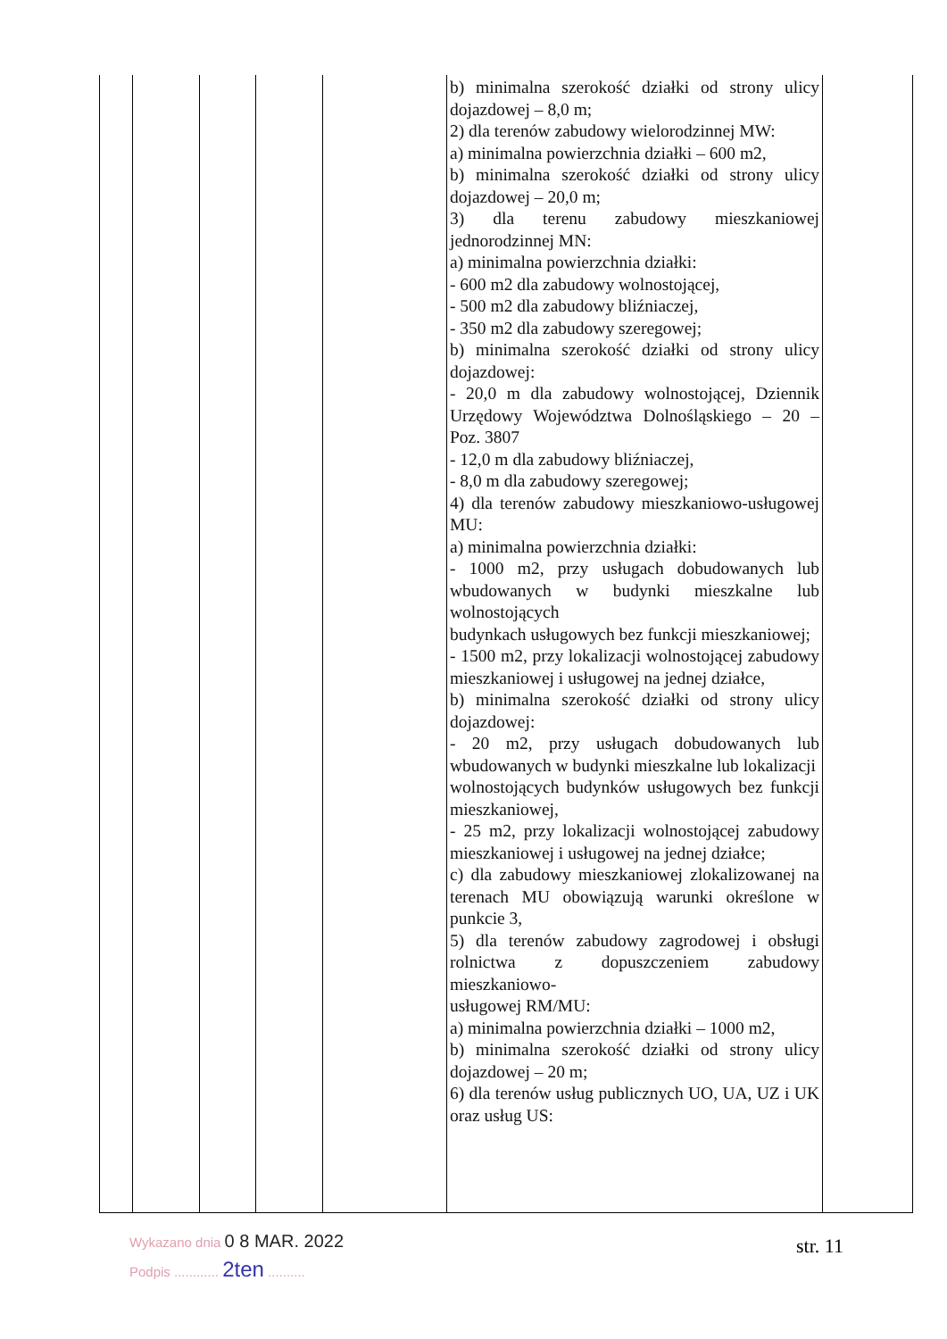| | | | | | b) minimalna szerokość działki od strony ulicy dojazdowej – 8,0 m; 2) dla terenów zabudowy wielorodzinnej MW: a) minimalna powierzchnia działki – 600 m2, b) minimalna szerokość działki od strony ulicy dojazdowej – 20,0 m; 3) dla terenu zabudowy mieszkaniowej jednorodzinnej MN: a) minimalna powierzchnia działki: - 600 m2 dla zabudowy wolnostojącej, - 500 m2 dla zabudowy bliźniaczej, - 350 m2 dla zabudowy szeregowej; b) minimalna szerokość działki od strony ulicy dojazdowej: - 20,0 m dla zabudowy wolnostojącej, Dziennik Urzędowy Województwa Dolnośląskiego – 20 – Poz. 3807 - 12,0 m dla zabudowy bliźniaczej, - 8,0 m dla zabudowy szeregowej; 4) dla terenów zabudowy mieszkaniowo-usługowej MU: a) minimalna powierzchnia działki: - 1000 m2, przy usługach dobudowanych lub wbudowanych w budynki mieszkalne lub wolnostojących budynkach usługowych bez funkcji mieszkaniowej; - 1500 m2, przy lokalizacji wolnostojącej zabudowy mieszkaniowej i usługowej na jednej działce, b) minimalna szerokość działki od strony ulicy dojazdowej: - 20 m2, przy usługach dobudowanych lub wbudowanych w budynki mieszkalne lub lokalizacji wolnostojących budynków usługowych bez funkcji mieszkaniowej, - 25 m2, przy lokalizacji wolnostojącej zabudowy mieszkaniowej i usługowej na jednej działce; c) dla zabudowy mieszkaniowej zlokalizowanej na terenach MU obowiązują warunki określone w punkcie 3, 5) dla terenów zabudowy zagrodowej i obsługi rolnictwa z dopuszczeniem zabudowy mieszkaniowo- usługowej RM/MU: a) minimalna powierzchnia działki – 1000 m2, b) minimalna szerokość działki od strony ulicy dojazdowej – 20 m; 6) dla terenów usług publicznych UO, UA, UZ i UK oraz usług US: | |
Wykazano dnia 0 8 MAR. 2022
Podpis ............ 2ten ..........
str. 11